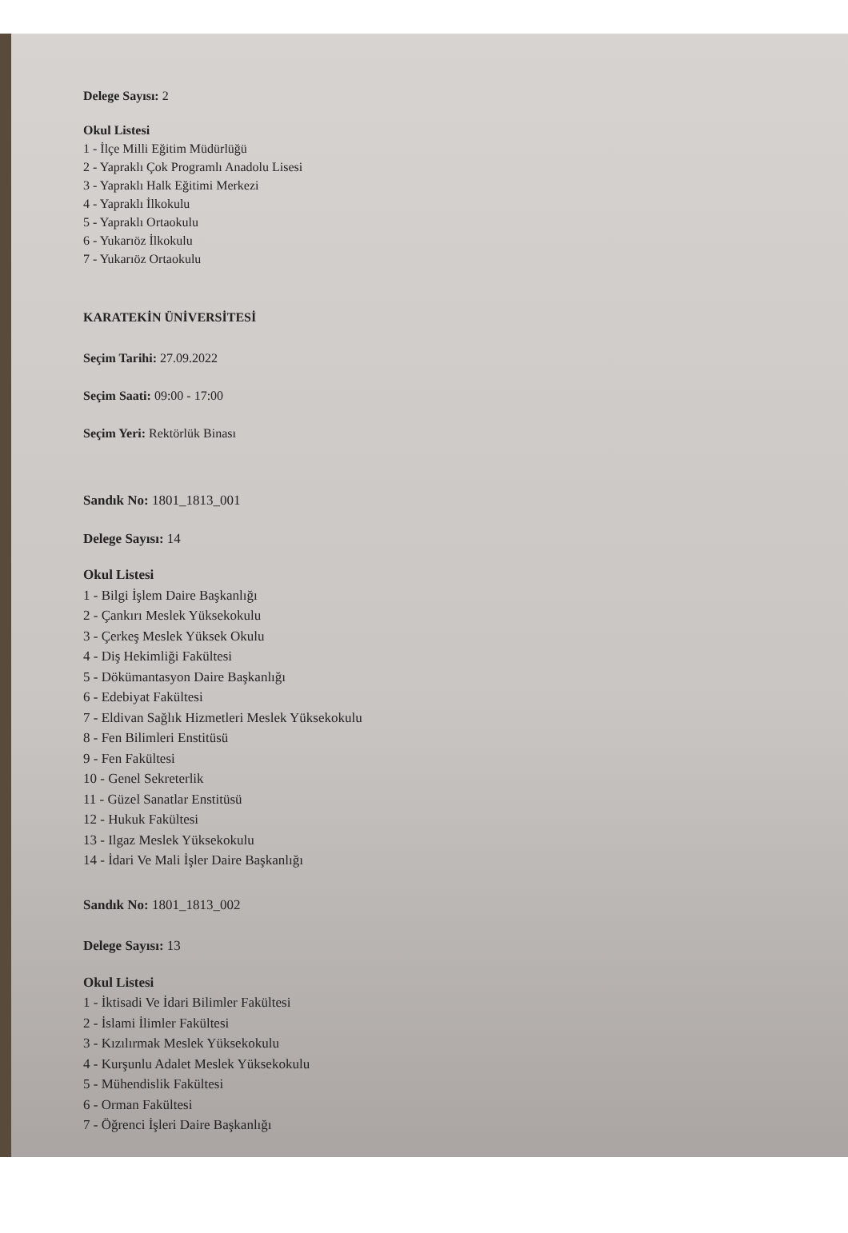Delege Sayısı: 2
Okul Listesi
1 - İlçe Milli Eğitim Müdürlüğü
2 - Yapraklı Çok Programlı Anadolu Lisesi
3 - Yapraklı Halk Eğitimi Merkezi
4 - Yapraklı İlkokulu
5 - Yapraklı Ortaokulu
6 - Yukarıöz İlkokulu
7 - Yukarıöz Ortaokulu
KARATEKİN ÜNİVERSİTESİ
Seçim Tarihi: 27.09.2022
Seçim Saati: 09:00 - 17:00
Seçim Yeri: Rektörlük Binası
Sandık No: 1801_1813_001
Delege Sayısı: 14
Okul Listesi
1 - Bilgi İşlem Daire Başkanlığı
2 - Çankırı Meslek Yüksekokulu
3 - Çerkeş Meslek Yüksek Okulu
4 - Diş Hekimliği Fakültesi
5 - Dökümantasyon Daire Başkanlığı
6 - Edebiyat Fakültesi
7 - Eldivan Sağlık Hizmetleri Meslek Yüksekokulu
8 - Fen Bilimleri Enstitüsü
9 - Fen Fakültesi
10 - Genel Sekreterlik
11 - Güzel Sanatlar Enstitüsü
12 - Hukuk Fakültesi
13 - Ilgaz Meslek Yüksekokulu
14 - İdari Ve Mali İşler Daire Başkanlığı
Sandık No: 1801_1813_002
Delege Sayısı: 13
Okul Listesi
1 - İktisadi Ve İdari Bilimler Fakültesi
2 - İslami İlimler Fakültesi
3 - Kızılırmak Meslek Yüksekokulu
4 - Kurşunlu Adalet Meslek Yüksekokulu
5 - Mühendislik Fakültesi
6 - Orman Fakültesi
7 - Öğrenci İşleri Daire Başkanlığı